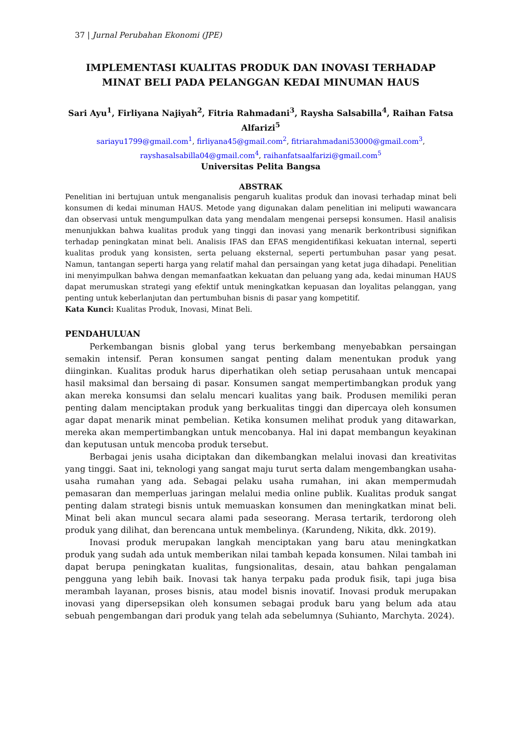37 | Jurnal Perubahan Ekonomi (JPE)
IMPLEMENTASI KUALITAS PRODUK DAN INOVASI TERHADAP MINAT BELI PADA PELANGGAN KEDAI MINUMAN HAUS
Sari Ayu<sup>1</sup>, Firliyana Najiyah<sup>2</sup>, Fitria Rahmadani<sup>3</sup>, Raysha Salsabilla<sup>4</sup>, Raihan Fatsa Alfarizi<sup>5</sup>
sariayu1799@gmail.com<sup>1</sup>, firliyana45@gmail.com<sup>2</sup>, fitriarahmadani53000@gmail.com<sup>3</sup>, rayshasalsabilla04@gmail.com<sup>4</sup>, raihanfatsaalfarizi@gmail.com<sup>5</sup>
Universitas Pelita Bangsa
ABSTRAK
Penelitian ini bertujuan untuk menganalisis pengaruh kualitas produk dan inovasi terhadap minat beli konsumen di kedai minuman HAUS. Metode yang digunakan dalam penelitian ini meliputi wawancara dan observasi untuk mengumpulkan data yang mendalam mengenai persepsi konsumen. Hasil analisis menunjukkan bahwa kualitas produk yang tinggi dan inovasi yang menarik berkontribusi signifikan terhadap peningkatan minat beli. Analisis IFAS dan EFAS mengidentifikasi kekuatan internal, seperti kualitas produk yang konsisten, serta peluang eksternal, seperti pertumbuhan pasar yang pesat. Namun, tantangan seperti harga yang relatif mahal dan persaingan yang ketat juga dihadapi. Penelitian ini menyimpulkan bahwa dengan memanfaatkan kekuatan dan peluang yang ada, kedai minuman HAUS dapat merumuskan strategi yang efektif untuk meningkatkan kepuasan dan loyalitas pelanggan, yang penting untuk keberlanjutan dan pertumbuhan bisnis di pasar yang kompetitif.
Kata Kunci: Kualitas Produk, Inovasi, Minat Beli.
PENDAHULUAN
Perkembangan bisnis global yang terus berkembang menyebabkan persaingan semakin intensif. Peran konsumen sangat penting dalam menentukan produk yang diinginkan. Kualitas produk harus diperhatikan oleh setiap perusahaan untuk mencapai hasil maksimal dan bersaing di pasar. Konsumen sangat mempertimbangkan produk yang akan mereka konsumsi dan selalu mencari kualitas yang baik. Produsen memiliki peran penting dalam menciptakan produk yang berkualitas tinggi dan dipercaya oleh konsumen agar dapat menarik minat pembelian. Ketika konsumen melihat produk yang ditawarkan, mereka akan mempertimbangkan untuk mencobanya. Hal ini dapat membangun keyakinan dan keputusan untuk mencoba produk tersebut.
Berbagai jenis usaha diciptakan dan dikembangkan melalui inovasi dan kreativitas yang tinggi. Saat ini, teknologi yang sangat maju turut serta dalam mengembangkan usaha-usaha rumahan yang ada. Sebagai pelaku usaha rumahan, ini akan mempermudah pemasaran dan memperluas jaringan melalui media online publik. Kualitas produk sangat penting dalam strategi bisnis untuk memuaskan konsumen dan meningkatkan minat beli. Minat beli akan muncul secara alami pada seseorang. Merasa tertarik, terdorong oleh produk yang dilihat, dan berencana untuk membelinya. (Karundeng, Nikita, dkk. 2019).
Inovasi produk merupakan langkah menciptakan yang baru atau meningkatkan produk yang sudah ada untuk memberikan nilai tambah kepada konsumen. Nilai tambah ini dapat berupa peningkatan kualitas, fungsionalitas, desain, atau bahkan pengalaman pengguna yang lebih baik. Inovasi tak hanya terpaku pada produk fisik, tapi juga bisa merambah layanan, proses bisnis, atau model bisnis inovatif. Inovasi produk merupakan inovasi yang dipersepsikan oleh konsumen sebagai produk baru yang belum ada atau sebuah pengembangan dari produk yang telah ada sebelumnya (Suhianto, Marchyta. 2024).